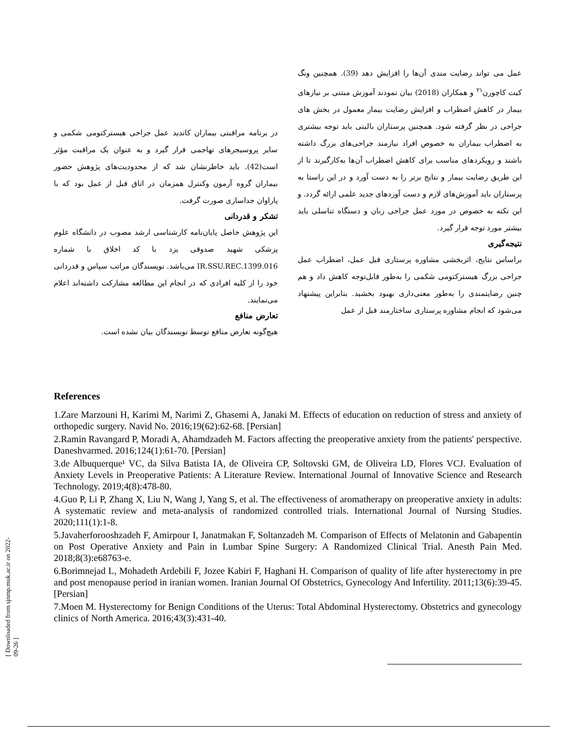عمل می تواند رضایت مندی آن‌ها را افزایش دهد (39). همچنین ونگ کیت کاچورن<sup>۲۱</sup> و همکاران (2018) بیان نمودند آموزش مبتنی بر نیازهای بیمار در کاهش اضطراب و افزایش رضایت بیمار معمول در بخش های جراحی در نظر گرفته شود. همچنین پرستاران بالینی باید توجه بیشتری به اضطراب بیماران به خصوص افراد نیازمند جراحی‌های بزرگ داشته باشند و رویکردهای مناسب برای کاهش اضطراب آن‌ها به‌کارگیرند تا از این طریق رضایت بیمار و نتایج برتر را به دست آورد و در این راستا به پرستاران باید آموزش‌های لازم و دست آوردهای جدید علمی ارائه گردد. و این نکته به خصوص در مورد عمل جراحی زنان و دستگاه تناسلی باید بیشتر مورد توجه قرار گیرد.
نتیجه‌گیری
براساس نتایج، اثربخشی مشاوره پرستاری قبل عمل، اضطراب عمل جراحی بزرگ هیسترکتومی شکمی را به‌طور قابل‌توجه کاهش داد و هم چنین رضایتمندی را به‌طور معنی‌داری بهبود بخشید. بنابراین پیشنهاد می‌شود که انجام مشاوره پرستاری ساختارمند قبل از عمل
در برنامه مراقبتی بیماران کاندید عمل جراحی هیسترکتومی شکمی و سایر پروسیجرهای تهاجمی قرار گیرد و به عنوان یک مراقبت مؤثر است(42). باید خاطرنشان شد که از محدودیت‌های پژوهش حضور بیماران گروه آزمون وکنترل همزمان در اتاق قبل از عمل بود که با پاراوان جداسازی صورت گرفت.
تشکر و قدردانی
این پژوهش حاصل پایان‌نامه کارشناسی ارشد مصوب در دانشگاه علوم پزشکی شهید صدوقی یزد با کد اخلاق با شماره IR.SSU.REC.1399.016 می‌باشد. نویسندگان مراتب سپاس و قدردانی خود را از کلیه افرادی که در انجام این مطالعه مشارکت داشته‌اند اعلام می‌نمایند.
تعارض منافع
هیچ‌گونه تعارض منافع توسط نویسندگان بیان نشده است.
References
1.Zare Marzouni H, Karimi M, Narimi Z, Ghasemi A, Janaki M. Effects of education on reduction of stress and anxiety of orthopedic surgery. Navid No. 2016;19(62):62-68. [Persian]
2.Ramin Ravangard P, Moradi A, Ahamdzadeh M. Factors affecting the preoperative anxiety from the patients' perspective. Daneshvarmed. 2016;124(1):61-70. [Persian]
3.de Albuquerque¹ VC, da Silva Batista IA, de Oliveira CP, Soltovski GM, de Oliveira LD, Flores VCJ. Evaluation of Anxiety Levels in Preoperative Patients: A Literature Review. International Journal of Innovative Science and Research Technology. 2019;4(8):478-80.
4.Guo P, Li P, Zhang X, Liu N, Wang J, Yang S, et al. The effectiveness of aromatherapy on preoperative anxiety in adults: A systematic review and meta-analysis of randomized controlled trials. International Journal of Nursing Studies. 2020;111(1):1-8.
5.Javaherforooshzadeh F, Amirpour I, Janatmakan F, Soltanzadeh M. Comparison of Effects of Melatonin and Gabapentin on Post Operative Anxiety and Pain in Lumbar Spine Surgery: A Randomized Clinical Trial. Anesth Pain Med. 2018;8(3):e68763-e.
6.Borimnejad L, Mohadeth Ardebili F, Jozee Kabiri F, Haghani H. Comparison of quality of life after hysterectomy in pre and post menopause period in iranian women. Iranian Journal Of Obstetrics, Gynecology And Infertility. 2011;13(6):39-45. [Persian]
7.Moen M. Hysterectomy for Benign Conditions of the Uterus: Total Abdominal Hysterectomy. Obstetrics and gynecology clinics of North America. 2016;43(3):431-40.
[ Downloaded from sjnmp.muk.ac.ir on 2022-09-26 ]